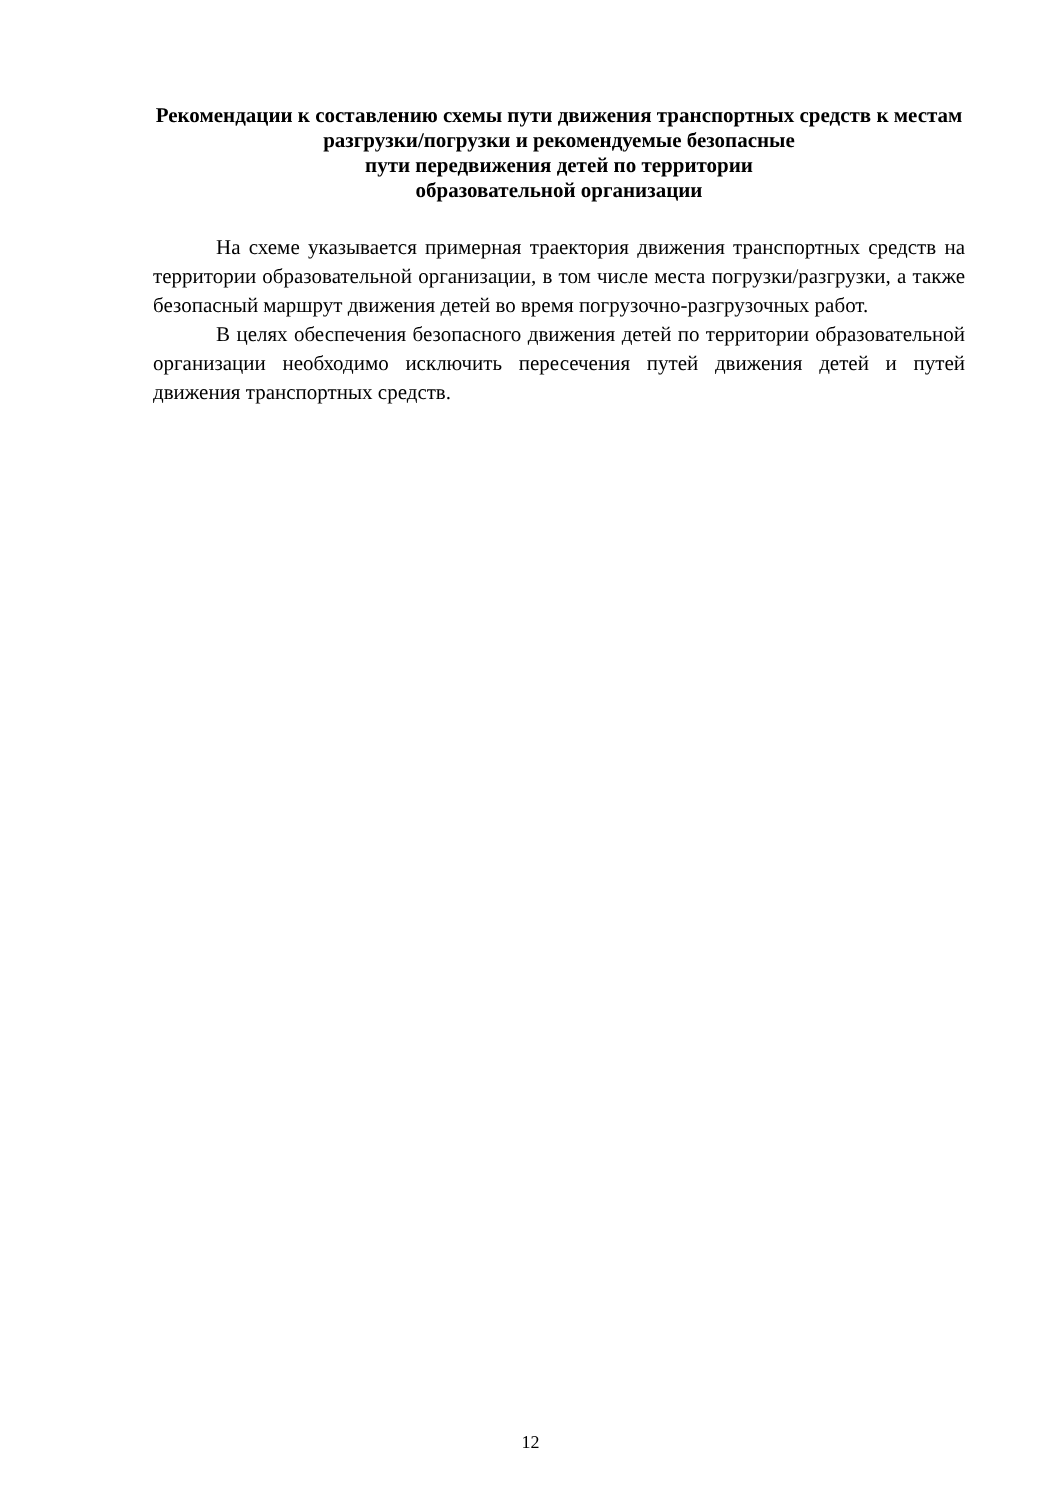Рекомендации к составлению схемы пути движения транспортных средств к местам разгрузки/погрузки и рекомендуемые безопасные
пути передвижения детей по территории
образовательной организации
На схеме указывается примерная траектория движения транспортных средств на территории образовательной организации, в том числе места погрузки/разгрузки, а также безопасный маршрут движения детей во время погрузочно-разгрузочных работ.
В целях обеспечения безопасного движения детей по территории образовательной организации необходимо исключить пересечения путей движения детей и путей движения транспортных средств.
12